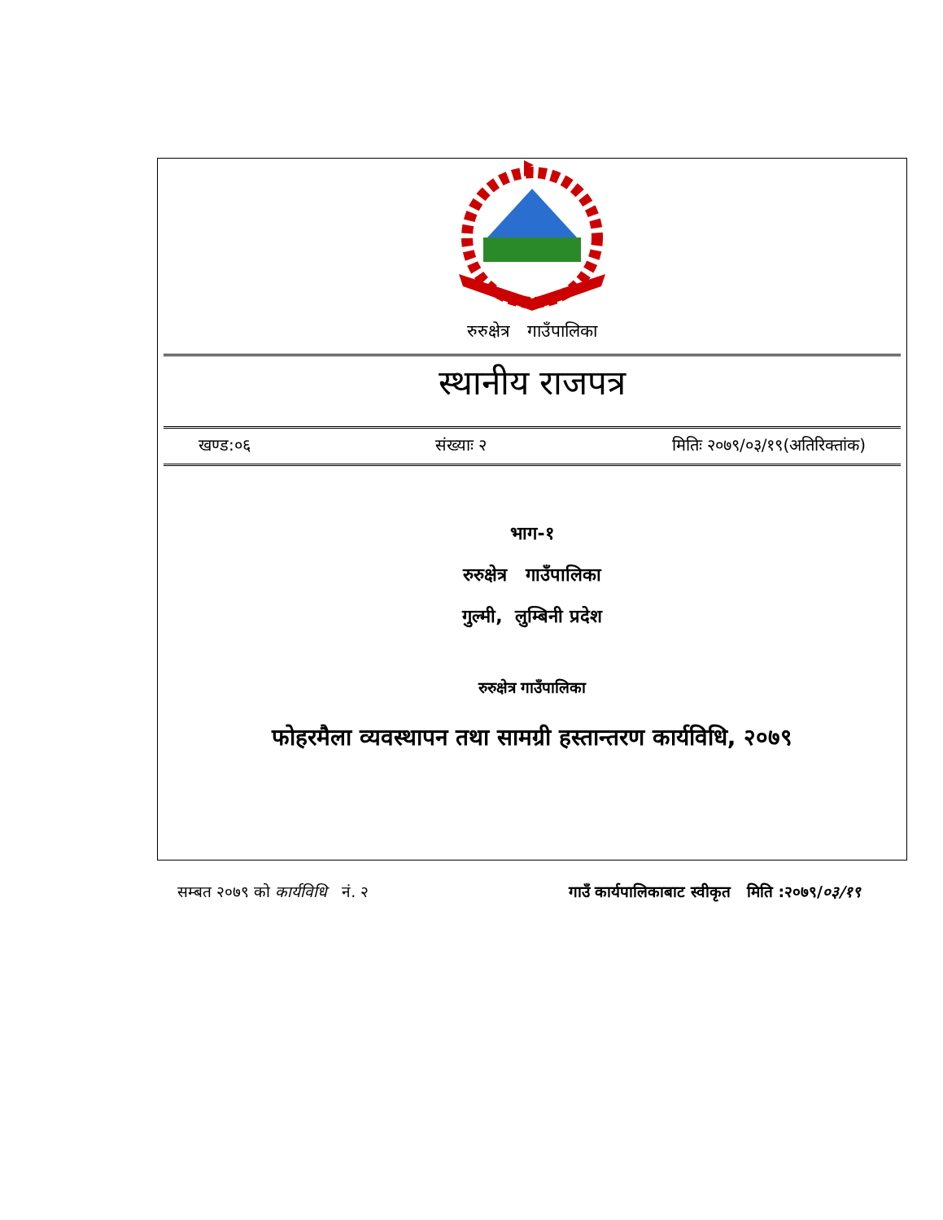रुरुक्षेत्र गाउँपालिका
स्थानीय राजपत्र
खण्ड:०६ संख्याः २ मितिः २०७९/०३/१९(अतिरिक्तांक)
भाग-१
रुरुक्षेत्र गाउँपालिका
गुल्मी, लुम्बिनी प्रदेश
रुरुक्षेत्र गाउँपालिका
फोहरमैला व्यवस्थापन तथा सामग्री हस्तान्तरण कार्यविधि, २०७९
सम्बत २०७९ को कार्यविधि नं. २ गाउँ कार्यपालिकाबाट स्वीकृत मिति :२०७९/०३/१९